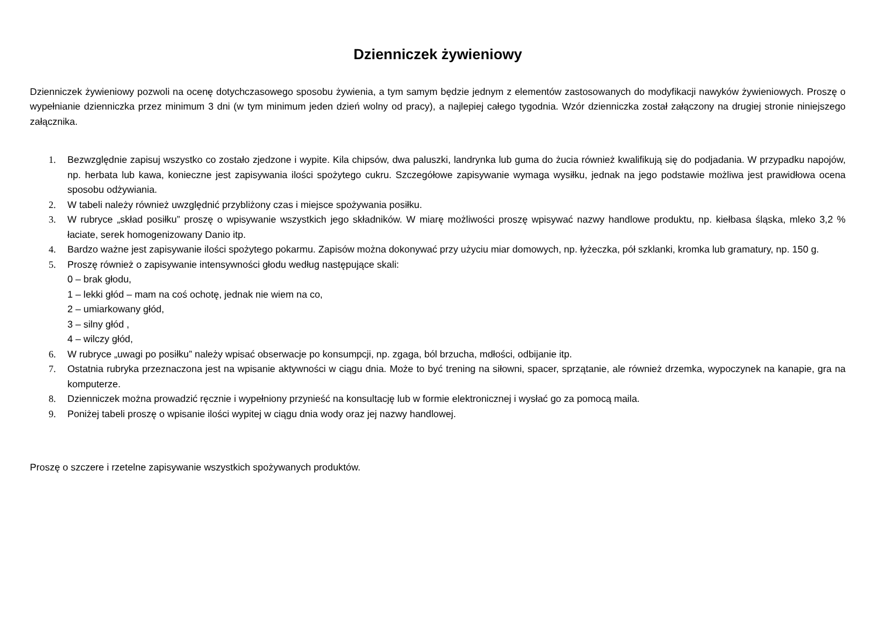Dzienniczek żywieniowy
Dzienniczek żywieniowy pozwoli na ocenę dotychczasowego sposobu żywienia, a tym samym będzie jednym z elementów zastosowanych do modyfikacji nawyków żywieniowych. Proszę o wypełnianie dzienniczka przez minimum 3 dni (w tym minimum jeden dzień wolny od pracy), a najlepiej całego tygodnia. Wzór dzienniczka został załączony na drugiej stronie niniejszego załącznika.
1. Bezwzględnie zapisuj wszystko co zostało zjedzone i wypite. Kila chipsów, dwa paluszki, landrynka lub guma do żucia również kwalifikują się do podjadania. W przypadku napojów, np. herbata lub kawa, konieczne jest zapisywania ilości spożytego cukru. Szczegółowe zapisywanie wymaga wysiłku, jednak na jego podstawie możliwa jest prawidłowa ocena sposobu odżywiania.
2. W tabeli należy również uwzględnić przybliżony czas i miejsce spożywania posiłku.
3. W rubryce „skład posiłku” proszę o wpisywanie wszystkich jego składników. W miarę możliwości proszę wpisywać nazwy handlowe produktu, np. kiełbasa śląska, mleko 3,2 % łaciate, serek homogenizowany Danio itp.
4. Bardzo ważne jest zapisywanie ilości spożytego pokarmu. Zapisów można dokonywać przy użyciu miar domowych, np. łyżeczka, pół szklanki, kromka lub gramatury, np. 150 g.
5. Proszę również o zapisywanie intensywności głodu według następujące skali:
0 – brak głodu,
1 – lekki głód – mam na coś ochotę, jednak nie wiem na co,
2 – umiarkowany głód,
3 – silny głód ,
4 – wilczy głód,
6. W rubryce „uwagi po posiłku” należy wpisać obserwacje po konsumpcji, np. zgaga, ból brzucha, mdłości, odbijanie itp.
7. Ostatnia rubryka przeznaczona jest na wpisanie aktywności w ciągu dnia. Może to być trening na siłowni, spacer, sprzątanie, ale również drzemka, wypoczynek na kanapie, gra na komputerze.
8. Dzienniczek można prowadzić ręcznie i wypełniony przynieść na konsultację lub w formie elektronicznej i wysłać go za pomocą maila.
9. Poniżej tabeli proszę o wpisanie ilości wypitej w ciągu dnia wody oraz jej nazwy handlowej.
Proszę o szczere i rzetelne zapisywanie wszystkich spożywanych produktów.